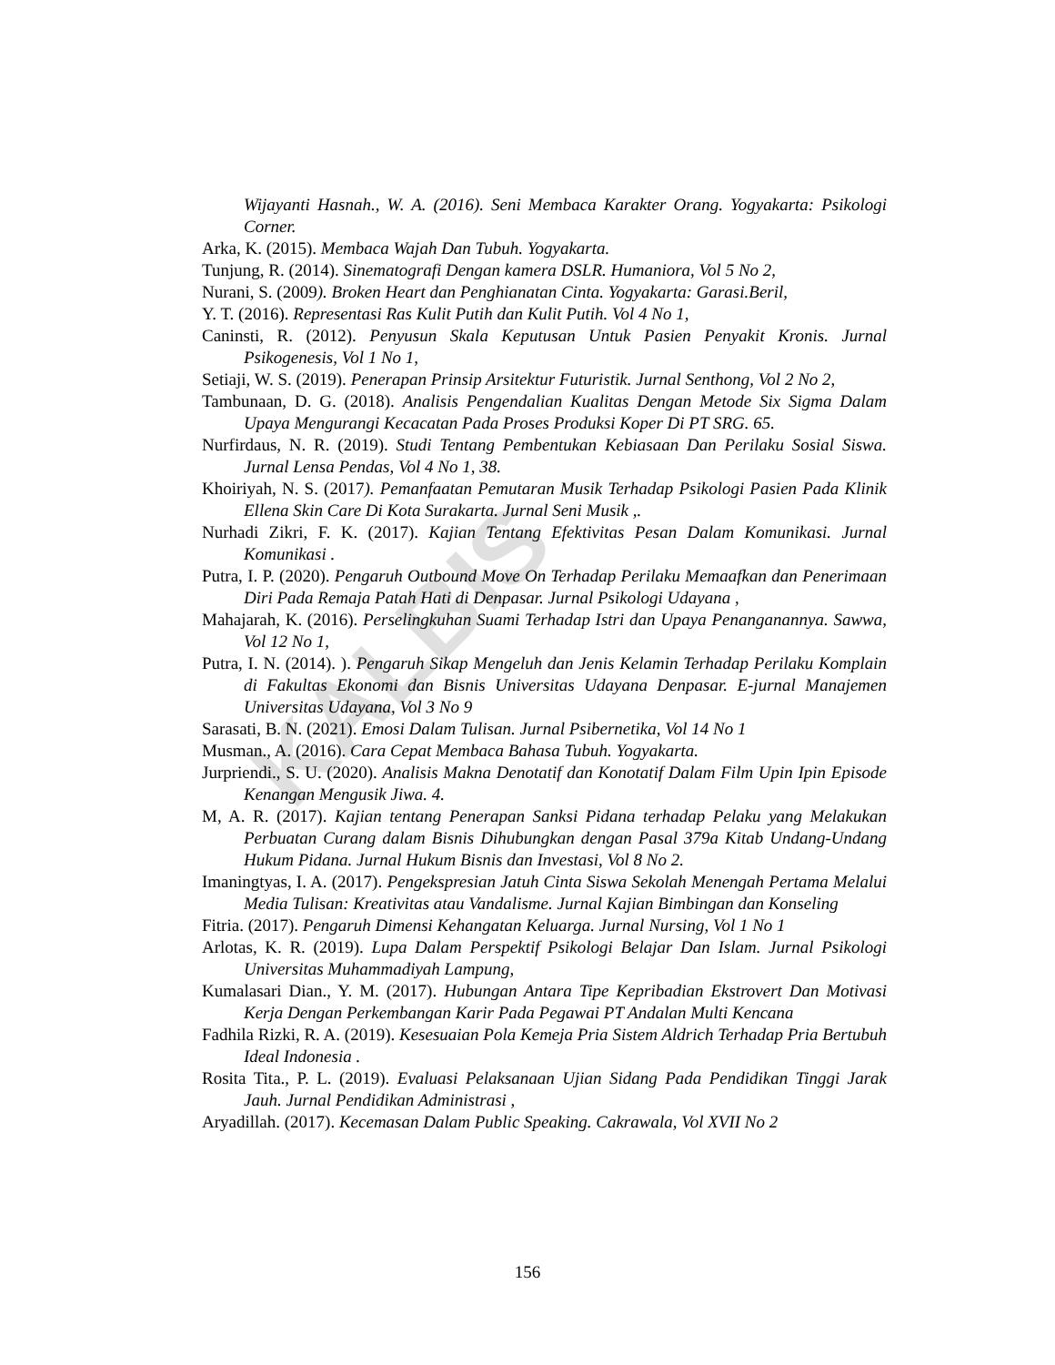KALBIS
Wijayanti Hasnah., W. A. (2016). Seni Membaca Karakter Orang. Yogyakarta: Psikologi Corner.
Arka, K. (2015). Membaca Wajah Dan Tubuh. Yogyakarta.
Tunjung, R. (2014). Sinematografi Dengan kamera DSLR. Humaniora, Vol 5 No 2,
Nurani, S. (2009). Broken Heart dan Penghianatan Cinta. Yogyakarta: Garasi.Beril,
Y. T. (2016). Representasi Ras Kulit Putih dan Kulit Putih. Vol 4 No 1,
Caninsti, R. (2012). Penyusun Skala Keputusan Untuk Pasien Penyakit Kronis. Jurnal Psikogenesis, Vol 1 No 1,
Setiaji, W. S. (2019). Penerapan Prinsip Arsitektur Futuristik. Jurnal Senthong, Vol 2 No 2,
Tambunaan, D. G. (2018). Analisis Pengendalian Kualitas Dengan Metode Six Sigma Dalam Upaya Mengurangi Kecacatan Pada Proses Produksi Koper Di PT SRG. 65.
Nurfirdaus, N. R. (2019). Studi Tentang Pembentukan Kebiasaan Dan Perilaku Sosial Siswa. Jurnal Lensa Pendas, Vol 4 No 1, 38.
Khoiriyah, N. S. (2017). Pemanfaatan Pemutaran Musik Terhadap Psikologi Pasien Pada Klinik Ellena Skin Care Di Kota Surakarta. Jurnal Seni Musik ,.
Nurhadi Zikri, F. K. (2017). Kajian Tentang Efektivitas Pesan Dalam Komunikasi. Jurnal Komunikasi .
Putra, I. P. (2020). Pengaruh Outbound Move On Terhadap Perilaku Memaafkan dan Penerimaan Diri Pada Remaja Patah Hati di Denpasar. Jurnal Psikologi Udayana ,
Mahajarah, K. (2016). Perselingkuhan Suami Terhadap Istri dan Upaya Penanganannya. Sawwa, Vol 12 No 1,
Putra, I. N. (2014). ). Pengaruh Sikap Mengeluh dan Jenis Kelamin Terhadap Perilaku Komplain di Fakultas Ekonomi dan Bisnis Universitas Udayana Denpasar. E-jurnal Manajemen Universitas Udayana, Vol 3 No 9
Sarasati, B. N. (2021). Emosi Dalam Tulisan. Jurnal Psibernetika, Vol 14 No 1
Musman., A. (2016). Cara Cepat Membaca Bahasa Tubuh. Yogyakarta.
Jurpriendi., S. U. (2020). Analisis Makna Denotatif dan Konotatif Dalam Film Upin Ipin Episode Kenangan Mengusik Jiwa. 4.
M, A. R. (2017). Kajian tentang Penerapan Sanksi Pidana terhadap Pelaku yang Melakukan Perbuatan Curang dalam Bisnis Dihubungkan dengan Pasal 379a Kitab Undang-Undang Hukum Pidana. Jurnal Hukum Bisnis dan Investasi, Vol 8 No 2.
Imaningtyas, I. A. (2017). Pengekspresian Jatuh Cinta Siswa Sekolah Menengah Pertama Melalui Media Tulisan: Kreativitas atau Vandalisme. Jurnal Kajian Bimbingan dan Konseling
Fitria. (2017). Pengaruh Dimensi Kehangatan Keluarga. Jurnal Nursing, Vol 1 No 1
Arlotas, K. R. (2019). Lupa Dalam Perspektif Psikologi Belajar Dan Islam. Jurnal Psikologi Universitas Muhammadiyah Lampung,
Kumalasari Dian., Y. M. (2017). Hubungan Antara Tipe Kepribadian Ekstrovert Dan Motivasi Kerja Dengan Perkembangan Karir Pada Pegawai PT Andalan Multi Kencana
Fadhila Rizki, R. A. (2019). Kesesuaian Pola Kemeja Pria Sistem Aldrich Terhadap Pria Bertubuh Ideal Indonesia .
Rosita Tita., P. L. (2019). Evaluasi Pelaksanaan Ujian Sidang Pada Pendidikan Tinggi Jarak Jauh. Jurnal Pendidikan Administrasi ,
Aryadillah. (2017). Kecemasan Dalam Public Speaking. Cakrawala, Vol XVII No 2
156